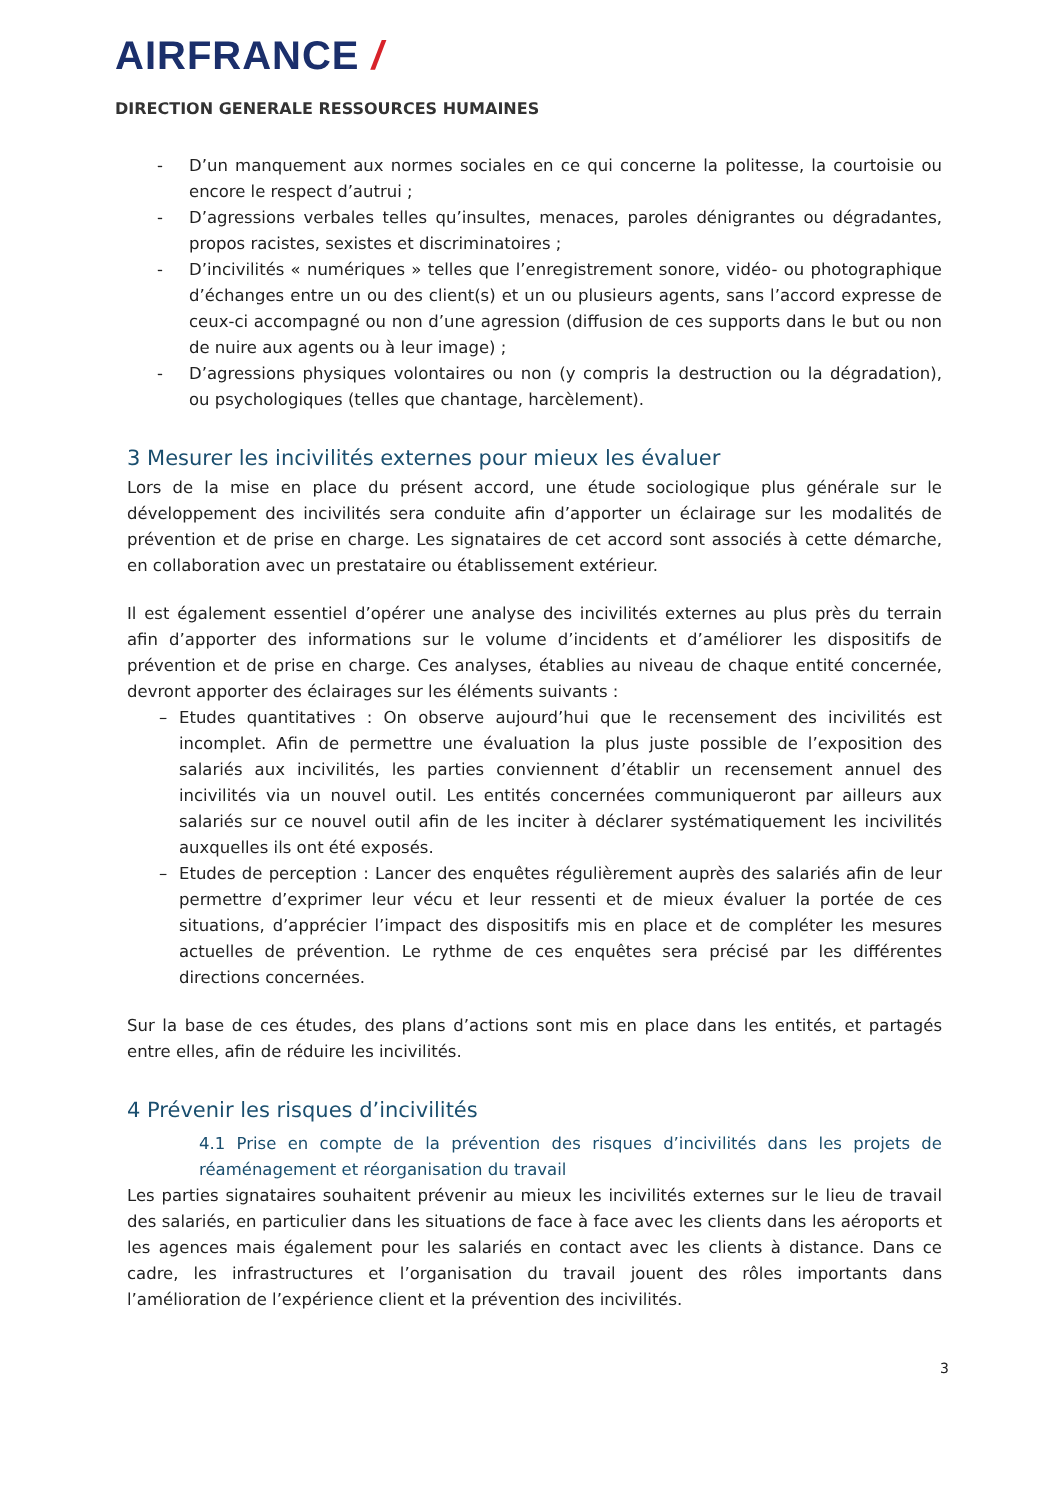AIRFRANCE /
DIRECTION GENERALE RESSOURCES HUMAINES
- D’un manquement aux normes sociales en ce qui concerne la politesse, la courtoisie ou encore le respect d’autrui ;
- D’agressions verbales telles qu’insultes, menaces, paroles dénigrantes ou dégradantes, propos racistes, sexistes et discriminatoires ;
- D’incivilités « numériques » telles que l’enregistrement sonore, vidéo- ou photographique d’échanges entre un ou des client(s) et un ou plusieurs agents, sans l’accord expresse de ceux-ci accompagné ou non d’une agression (diffusion de ces supports dans le but ou non de nuire aux agents ou à leur image) ;
- D’agressions physiques volontaires ou non (y compris la destruction ou la dégradation), ou psychologiques (telles que chantage, harcèlement).
3 Mesurer les incivilités externes pour mieux les évaluer
Lors de la mise en place du présent accord, une étude sociologique plus générale sur le développement des incivilités sera conduite afin d’apporter un éclairage sur les modalités de prévention et de prise en charge. Les signataires de cet accord sont associés à cette démarche, en collaboration avec un prestataire ou établissement extérieur.
Il est également essentiel d’opérer une analyse des incivilités externes au plus près du terrain afin d’apporter des informations sur le volume d’incidents et d’améliorer les dispositifs de prévention et de prise en charge. Ces analyses, établies au niveau de chaque entité concernée, devront apporter des éclairages sur les éléments suivants :
– Etudes quantitatives : On observe aujourd’hui que le recensement des incivilités est incomplet. Afin de permettre une évaluation la plus juste possible de l’exposition des salariés aux incivilités, les parties conviennent d’établir un recensement annuel des incivilités via un nouvel outil. Les entités concernées communiqueront par ailleurs aux salariés sur ce nouvel outil afin de les inciter à déclarer systématiquement les incivilités auxquelles ils ont été exposés.
– Etudes de perception : Lancer des enquêtes régulièrement auprès des salariés afin de leur permettre d’exprimer leur vécu et leur ressenti et de mieux évaluer la portée de ces situations, d’apprécier l’impact des dispositifs mis en place et de compléter les mesures actuelles de prévention. Le rythme de ces enquêtes sera précisé par les différentes directions concernées.
Sur la base de ces études, des plans d’actions sont mis en place dans les entités, et partagés entre elles, afin de réduire les incivilités.
4 Prévenir les risques d’incivilités
4.1 Prise en compte de la prévention des risques d’incivilités dans les projets de réaménagement et réorganisation du travail
Les parties signataires souhaitent prévenir au mieux les incivilités externes sur le lieu de travail des salariés, en particulier dans les situations de face à face avec les clients dans les aéroports et les agences mais également pour les salariés en contact avec les clients à distance. Dans ce cadre, les infrastructures et l’organisation du travail jouent des rôles importants dans l’amélioration de l’expérience client et la prévention des incivilités.
3